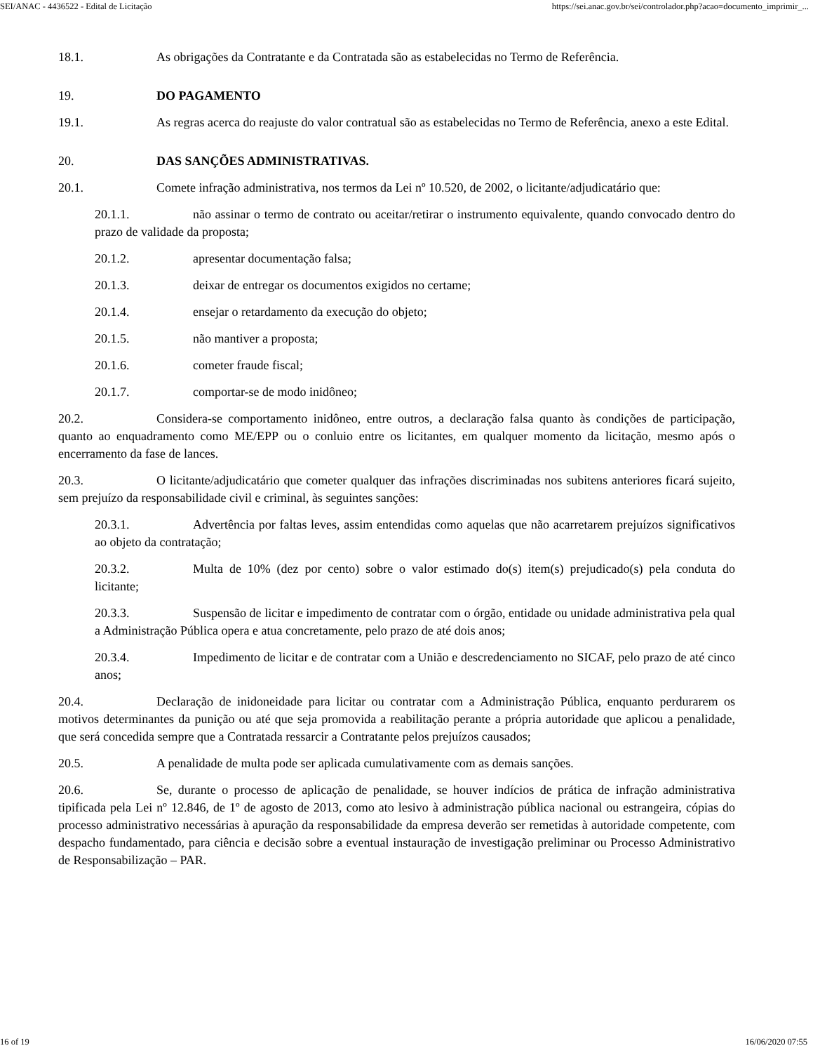SEI/ANAC - 4436522 - Edital de Licitação https://sei.anac.gov.br/sei/controlador.php?acao=documento_imprimir_...
18.1. As obrigações da Contratante e da Contratada são as estabelecidas no Termo de Referência.
19. DO PAGAMENTO
19.1. As regras acerca do reajuste do valor contratual são as estabelecidas no Termo de Referência, anexo a este Edital.
20. DAS SANÇÕES ADMINISTRATIVAS.
20.1. Comete infração administrativa, nos termos da Lei nº 10.520, de 2002, o licitante/adjudicatário que:
20.1.1. não assinar o termo de contrato ou aceitar/retirar o instrumento equivalente, quando convocado dentro do prazo de validade da proposta;
20.1.2. apresentar documentação falsa;
20.1.3. deixar de entregar os documentos exigidos no certame;
20.1.4. ensejar o retardamento da execução do objeto;
20.1.5. não mantiver a proposta;
20.1.6. cometer fraude fiscal;
20.1.7. comportar-se de modo inidôneo;
20.2. Considera-se comportamento inidôneo, entre outros, a declaração falsa quanto às condições de participação, quanto ao enquadramento como ME/EPP ou o conluio entre os licitantes, em qualquer momento da licitação, mesmo após o encerramento da fase de lances.
20.3. O licitante/adjudicatário que cometer qualquer das infrações discriminadas nos subitens anteriores ficará sujeito, sem prejuízo da responsabilidade civil e criminal, às seguintes sanções:
20.3.1. Advertência por faltas leves, assim entendidas como aquelas que não acarretarem prejuízos significativos ao objeto da contratação;
20.3.2. Multa de 10% (dez por cento) sobre o valor estimado do(s) item(s) prejudicado(s) pela conduta do licitante;
20.3.3. Suspensão de licitar e impedimento de contratar com o órgão, entidade ou unidade administrativa pela qual a Administração Pública opera e atua concretamente, pelo prazo de até dois anos;
20.3.4. Impedimento de licitar e de contratar com a União e descredenciamento no SICAF, pelo prazo de até cinco anos;
20.4. Declaração de inidoneidade para licitar ou contratar com a Administração Pública, enquanto perdurarem os motivos determinantes da punição ou até que seja promovida a reabilitação perante a própria autoridade que aplicou a penalidade, que será concedida sempre que a Contratada ressarcir a Contratante pelos prejuízos causados;
20.5. A penalidade de multa pode ser aplicada cumulativamente com as demais sanções.
20.6. Se, durante o processo de aplicação de penalidade, se houver indícios de prática de infração administrativa tipificada pela Lei nº 12.846, de 1º de agosto de 2013, como ato lesivo à administração pública nacional ou estrangeira, cópias do processo administrativo necessárias à apuração da responsabilidade da empresa deverão ser remetidas à autoridade competente, com despacho fundamentado, para ciência e decisão sobre a eventual instauração de investigação preliminar ou Processo Administrativo de Responsabilização – PAR.
16 of 19 16/06/2020 07:55